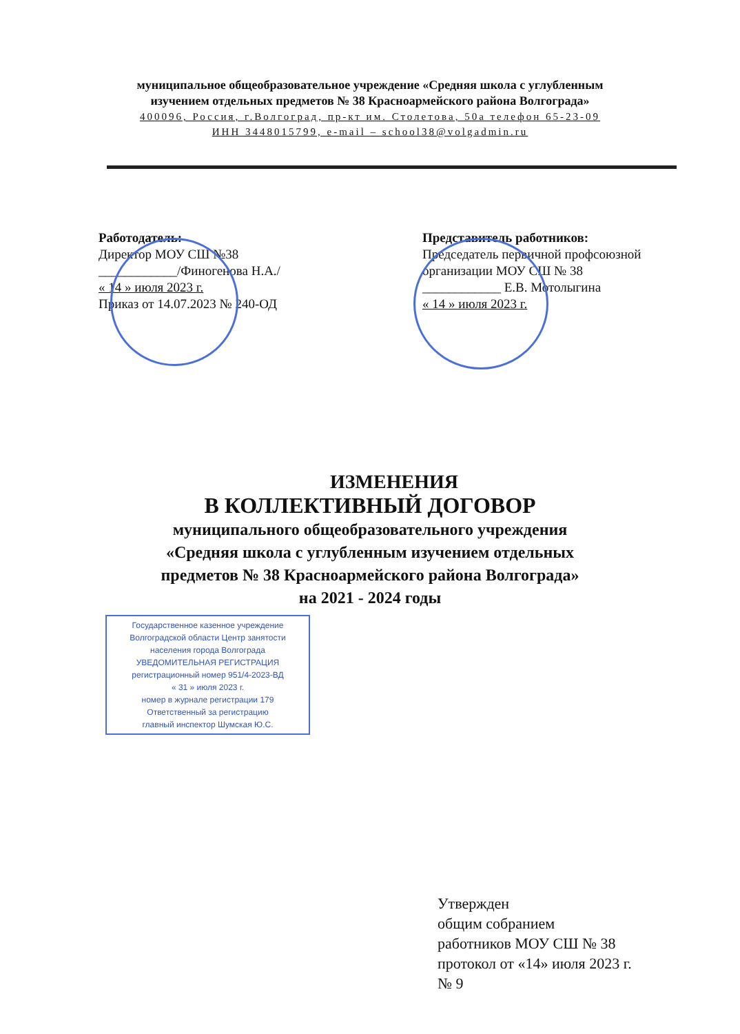муниципальное общеобразовательное учреждение «Средняя школа с углубленным
изучением отдельных предметов № 38 Красноармейского района Волгограда»
400096, Россия, г.Волгоград, пр-кт им. Столетова, 50а телефон 65-23-09
ИНН 3448015799, e-mail – school38@volgadmin.ru
Работодатель:
Директор МОУ СШ №38
____________/Финогенова Н.А./
« 14 » июля 2023 г.
Приказ от 14.07.2023 № 240-ОД
Представитель работников:
Председатель первичной профсоюзной организации МОУ СШ № 38
____________ Е.В. Мотолыгина
« 14 » июля 2023 г.
ИЗМЕНЕНИЯ
В КОЛЛЕКТИВНЫЙ ДОГОВОР
муниципального общеобразовательного учреждения
«Средняя школа с углубленным изучением отдельных
предметов № 38 Красноармейского района Волгограда»
на 2021 - 2024 годы
Государственное казенное учреждение
Волгоградской области Центр занятости
населения города Волгограда
УВЕДОМИТЕЛЬНАЯ РЕГИСТРАЦИЯ
регистрационный номер 951/4-2023-ВД
« 31 » июля 2023 г.
номер в журнале регистрации 179
Ответственный за регистрацию
главный инспектор Шумская Ю.С.
Утвержден
общим собранием
работников МОУ СШ № 38
протокол от «14» июля 2023 г.
№ 9